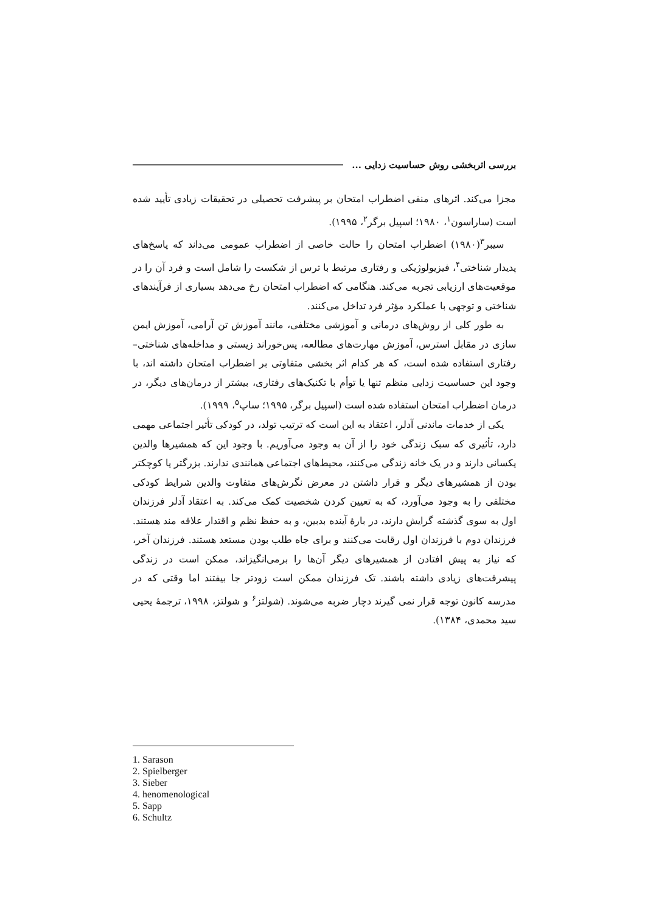بررسی اثربخشی روش حساسیت زدایی ...
مجزا می‌کند. اثرهای منفی اضطراب امتحان بر پیشرفت تحصیلی در تحقیقات زیادی تأیید شده است (ساراسون<sup>۱</sup>، ۱۹۸۰؛ اسپیل برگر<sup>۲</sup>، ۱۹۹۵).
سیبر<sup>۳</sup>(۱۹۸۰) اضطراب امتحان را حالت خاصی از اضطراب عمومی می‌داند که پاسخ‌های پدیدار شناختی<sup>۴</sup>، فیزیولوژیکی و رفتاری مرتبط با ترس از شکست را شامل است و فرد آن را در موقعیت‌های ارزیابی تجربه می‌کند. هنگامی که اضطراب امتحان رخ می‌دهد بسیاری از فرآیندهای شناختی و توجهی با عملکرد مؤثر فرد تداخل می‌کنند.
به طور کلی از روش‌های درمانی و آموزشی مختلفی، مانند آموزش تن آرامی، آموزش ایمن سازی در مقابل استرس، آموزش مهارت‌های مطالعه، پس‌خوراند زیستی و مداخله‌های شناختی– رفتاری استفاده شده است، که هر کدام اثر بخشی متفاوتی بر اضطراب امتحان داشته اند، با وجود این حساسیت زدایی منظم تنها یا توأم با تکنیک‌های رفتاری، بیشتر از درمان‌های دیگر، در درمان اضطراب امتحان استفاده شده است (اسپیل برگر، ۱۹۹۵؛ ساپ<sup>۵</sup>، ۱۹۹۹).
یکی از خدمات ماندنی آدلر، اعتقاد به این است که ترتیب تولد، در کودکی تأثیر اجتماعی مهمی دارد، تأثیری که سبک زندگی خود را از آن به وجود می‌آوریم. با وجود این که همشیرها والدین یکسانی دارند و در یک خانه زندگی می‌کنند، محیط‌های اجتماعی همانندی ندارند. بزرگتر یا کوچکتر بودن از همشیرهای دیگر و قرار داشتن در معرض نگرش‌های متفاوت والدین شرایط کودکی مختلفی را به وجود می‌آورد، که به تعیین کردن شخصیت کمک می‌کند. به اعتقاد آدلر فرزندان اول به سوی گذشته گرایش دارند، در بارهٔ آینده بدبین، و به حفظ نظم و اقتدار علاقه مند هستند. فرزندان دوم با فرزندان اول رقابت می‌کنند و برای جاه طلب بودن مستعد هستند. فرزندان آخر، که نیاز به پیش افتادن از همشیرهای دیگر آن‌ها را برمی‌انگیزاند، ممکن است در زندگی پیشرفت‌های زیادی داشته باشند. تک فرزندان ممکن است زودتر جا بیفتند اما وقتی که در مدرسه کانون توجه قرار نمی گیرند دچار ضربه می‌شوند. (شولتز<sup>۶</sup> و شولتز، ۱۹۹۸، ترجمهٔ یحیی سید محمدی، ۱۳۸۴).
1. Sarason
2. Spielberger
3. Sieber
4. henomenological
5. Sapp
6. Schultz